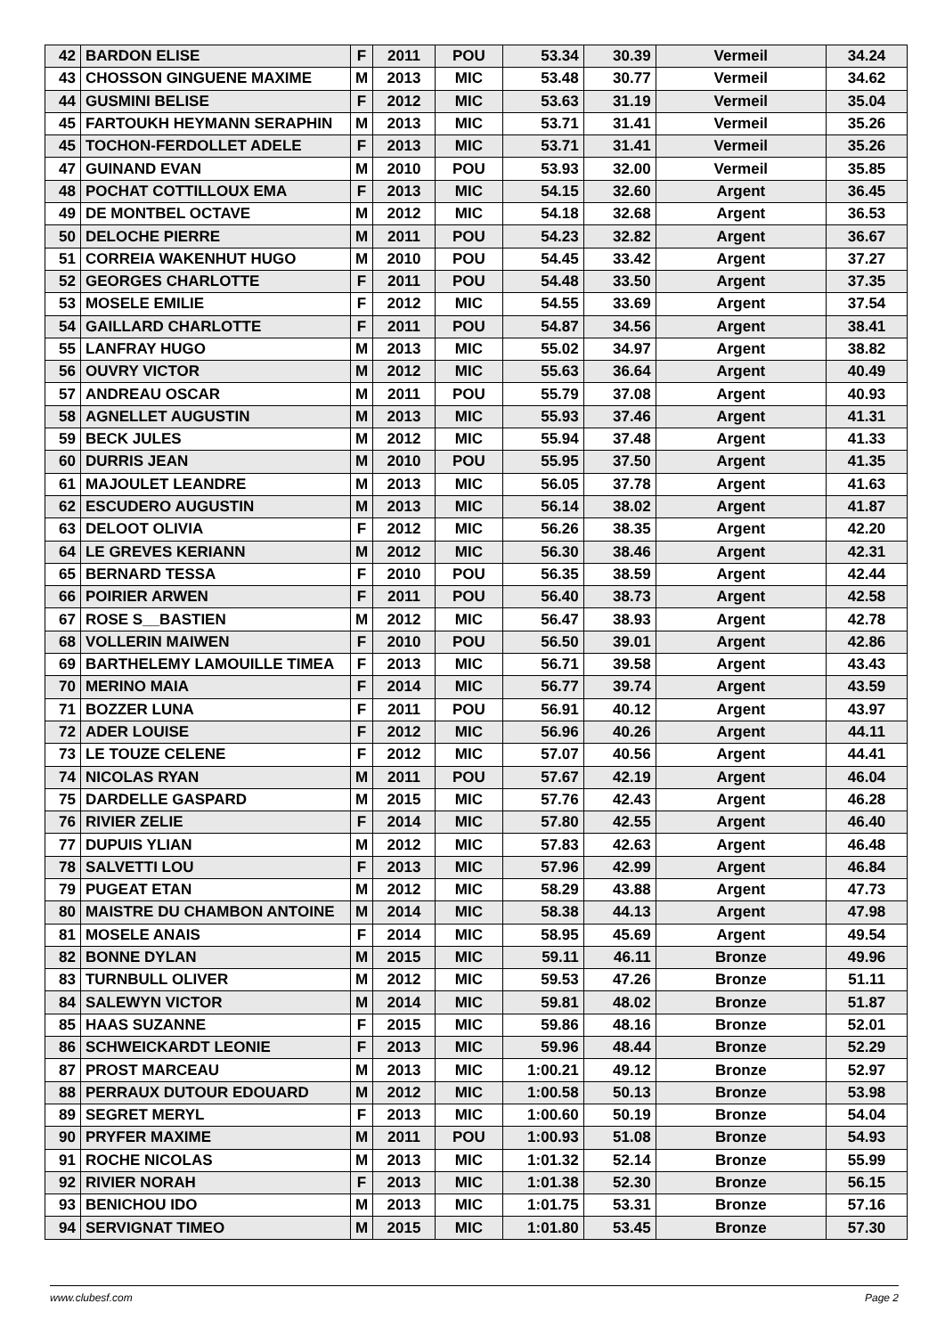| 42 | BARDON ELISE | F | 2011 | POU | 53.34 | 30.39 | Vermeil | 34.24 |
| 43 | CHOSSON GINGUENE MAXIME | M | 2013 | MIC | 53.48 | 30.77 | Vermeil | 34.62 |
| 44 | GUSMINI BELISE | F | 2012 | MIC | 53.63 | 31.19 | Vermeil | 35.04 |
| 45 | FARTOUKH HEYMANN SERAPHIN | M | 2013 | MIC | 53.71 | 31.41 | Vermeil | 35.26 |
| 45 | TOCHON-FERDOLLET ADELE | F | 2013 | MIC | 53.71 | 31.41 | Vermeil | 35.26 |
| 47 | GUINAND EVAN | M | 2010 | POU | 53.93 | 32.00 | Vermeil | 35.85 |
| 48 | POCHAT COTTILLOUX EMA | F | 2013 | MIC | 54.15 | 32.60 | Argent | 36.45 |
| 49 | DE MONTBEL OCTAVE | M | 2012 | MIC | 54.18 | 32.68 | Argent | 36.53 |
| 50 | DELOCHE PIERRE | M | 2011 | POU | 54.23 | 32.82 | Argent | 36.67 |
| 51 | CORREIA WAKENHUT HUGO | M | 2010 | POU | 54.45 | 33.42 | Argent | 37.27 |
| 52 | GEORGES CHARLOTTE | F | 2011 | POU | 54.48 | 33.50 | Argent | 37.35 |
| 53 | MOSELE EMILIE | F | 2012 | MIC | 54.55 | 33.69 | Argent | 37.54 |
| 54 | GAILLARD CHARLOTTE | F | 2011 | POU | 54.87 | 34.56 | Argent | 38.41 |
| 55 | LANFRAY HUGO | M | 2013 | MIC | 55.02 | 34.97 | Argent | 38.82 |
| 56 | OUVRY VICTOR | M | 2012 | MIC | 55.63 | 36.64 | Argent | 40.49 |
| 57 | ANDREAU OSCAR | M | 2011 | POU | 55.79 | 37.08 | Argent | 40.93 |
| 58 | AGNELLET AUGUSTIN | M | 2013 | MIC | 55.93 | 37.46 | Argent | 41.31 |
| 59 | BECK JULES | M | 2012 | MIC | 55.94 | 37.48 | Argent | 41.33 |
| 60 | DURRIS JEAN | M | 2010 | POU | 55.95 | 37.50 | Argent | 41.35 |
| 61 | MAJOULET LEANDRE | M | 2013 | MIC | 56.05 | 37.78 | Argent | 41.63 |
| 62 | ESCUDERO AUGUSTIN | M | 2013 | MIC | 56.14 | 38.02 | Argent | 41.87 |
| 63 | DELOOT OLIVIA | F | 2012 | MIC | 56.26 | 38.35 | Argent | 42.20 |
| 64 | LE GREVES KERIANN | M | 2012 | MIC | 56.30 | 38.46 | Argent | 42.31 |
| 65 | BERNARD TESSA | F | 2010 | POU | 56.35 | 38.59 | Argent | 42.44 |
| 66 | POIRIER ARWEN | F | 2011 | POU | 56.40 | 38.73 | Argent | 42.58 |
| 67 | ROSE S__BASTIEN | M | 2012 | MIC | 56.47 | 38.93 | Argent | 42.78 |
| 68 | VOLLERIN MAIWEN | F | 2010 | POU | 56.50 | 39.01 | Argent | 42.86 |
| 69 | BARTHELEMY LAMOUILLE TIMEA | F | 2013 | MIC | 56.71 | 39.58 | Argent | 43.43 |
| 70 | MERINO MAIA | F | 2014 | MIC | 56.77 | 39.74 | Argent | 43.59 |
| 71 | BOZZER LUNA | F | 2011 | POU | 56.91 | 40.12 | Argent | 43.97 |
| 72 | ADER LOUISE | F | 2012 | MIC | 56.96 | 40.26 | Argent | 44.11 |
| 73 | LE TOUZE CELENE | F | 2012 | MIC | 57.07 | 40.56 | Argent | 44.41 |
| 74 | NICOLAS RYAN | M | 2011 | POU | 57.67 | 42.19 | Argent | 46.04 |
| 75 | DARDELLE GASPARD | M | 2015 | MIC | 57.76 | 42.43 | Argent | 46.28 |
| 76 | RIVIER ZELIE | F | 2014 | MIC | 57.80 | 42.55 | Argent | 46.40 |
| 77 | DUPUIS YLIAN | M | 2012 | MIC | 57.83 | 42.63 | Argent | 46.48 |
| 78 | SALVETTI LOU | F | 2013 | MIC | 57.96 | 42.99 | Argent | 46.84 |
| 79 | PUGEAT ETAN | M | 2012 | MIC | 58.29 | 43.88 | Argent | 47.73 |
| 80 | MAISTRE DU CHAMBON ANTOINE | M | 2014 | MIC | 58.38 | 44.13 | Argent | 47.98 |
| 81 | MOSELE ANAIS | F | 2014 | MIC | 58.95 | 45.69 | Argent | 49.54 |
| 82 | BONNE DYLAN | M | 2015 | MIC | 59.11 | 46.11 | Bronze | 49.96 |
| 83 | TURNBULL OLIVER | M | 2012 | MIC | 59.53 | 47.26 | Bronze | 51.11 |
| 84 | SALEWYN VICTOR | M | 2014 | MIC | 59.81 | 48.02 | Bronze | 51.87 |
| 85 | HAAS SUZANNE | F | 2015 | MIC | 59.86 | 48.16 | Bronze | 52.01 |
| 86 | SCHWEICKARDT LEONIE | F | 2013 | MIC | 59.96 | 48.44 | Bronze | 52.29 |
| 87 | PROST MARCEAU | M | 2013 | MIC | 1:00.21 | 49.12 | Bronze | 52.97 |
| 88 | PERRAUX DUTOUR EDOUARD | M | 2012 | MIC | 1:00.58 | 50.13 | Bronze | 53.98 |
| 89 | SEGRET MERYL | F | 2013 | MIC | 1:00.60 | 50.19 | Bronze | 54.04 |
| 90 | PRYFER MAXIME | M | 2011 | POU | 1:00.93 | 51.08 | Bronze | 54.93 |
| 91 | ROCHE NICOLAS | M | 2013 | MIC | 1:01.32 | 52.14 | Bronze | 55.99 |
| 92 | RIVIER NORAH | F | 2013 | MIC | 1:01.38 | 52.30 | Bronze | 56.15 |
| 93 | BENICHOU IDO | M | 2013 | MIC | 1:01.75 | 53.31 | Bronze | 57.16 |
| 94 | SERVIGNAT TIMEO | M | 2015 | MIC | 1:01.80 | 53.45 | Bronze | 57.30 |
www.clubesf.com Page 2